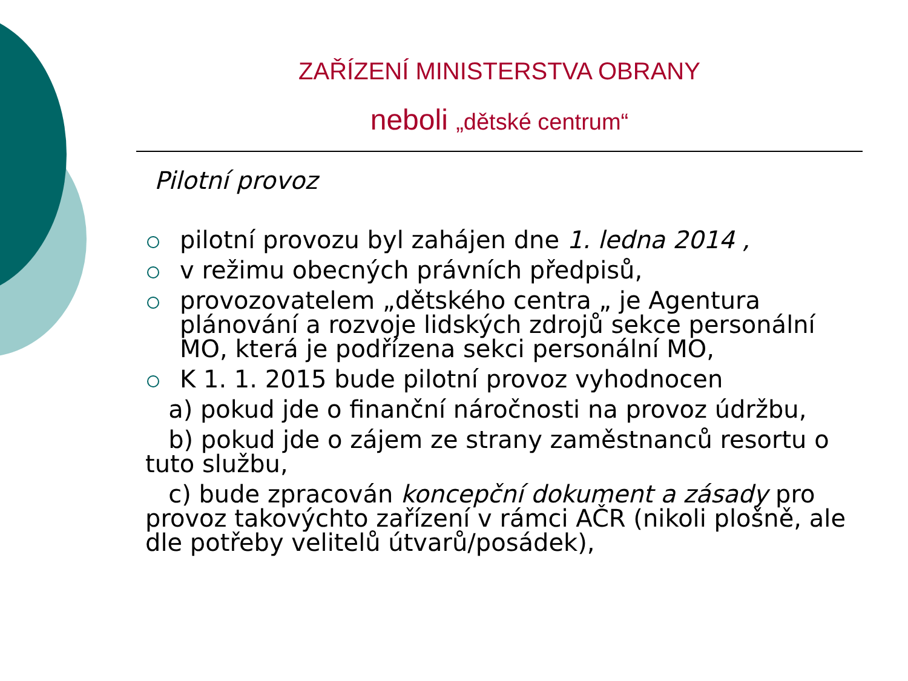ZAŘÍZENÍ MINISTERSTVA OBRANY
neboli „dětské centrum“
Pilotní provoz
pilotní provozu byl zahájen dne 1. ledna 2014 ,
v režimu obecných právních předpisů,
provozovatelem „dětského centra „ je Agentura plánování a rozvoje lidských zdrojů sekce personální MO, která je podřízena sekci personální MO,
K 1. 1. 2015 bude pilotní provoz vyhodnocen
a) pokud jde o finanční náročnosti na provoz údržbu,
b) pokud jde o zájem ze strany zaměstnanců resortu o tuto službu,
c) bude zpracován koncepční dokument a zásady pro provoz takovýchto zařízení v rámci AČR (nikoli plošně, ale dle potřeby velitelů útvarů/posádek),